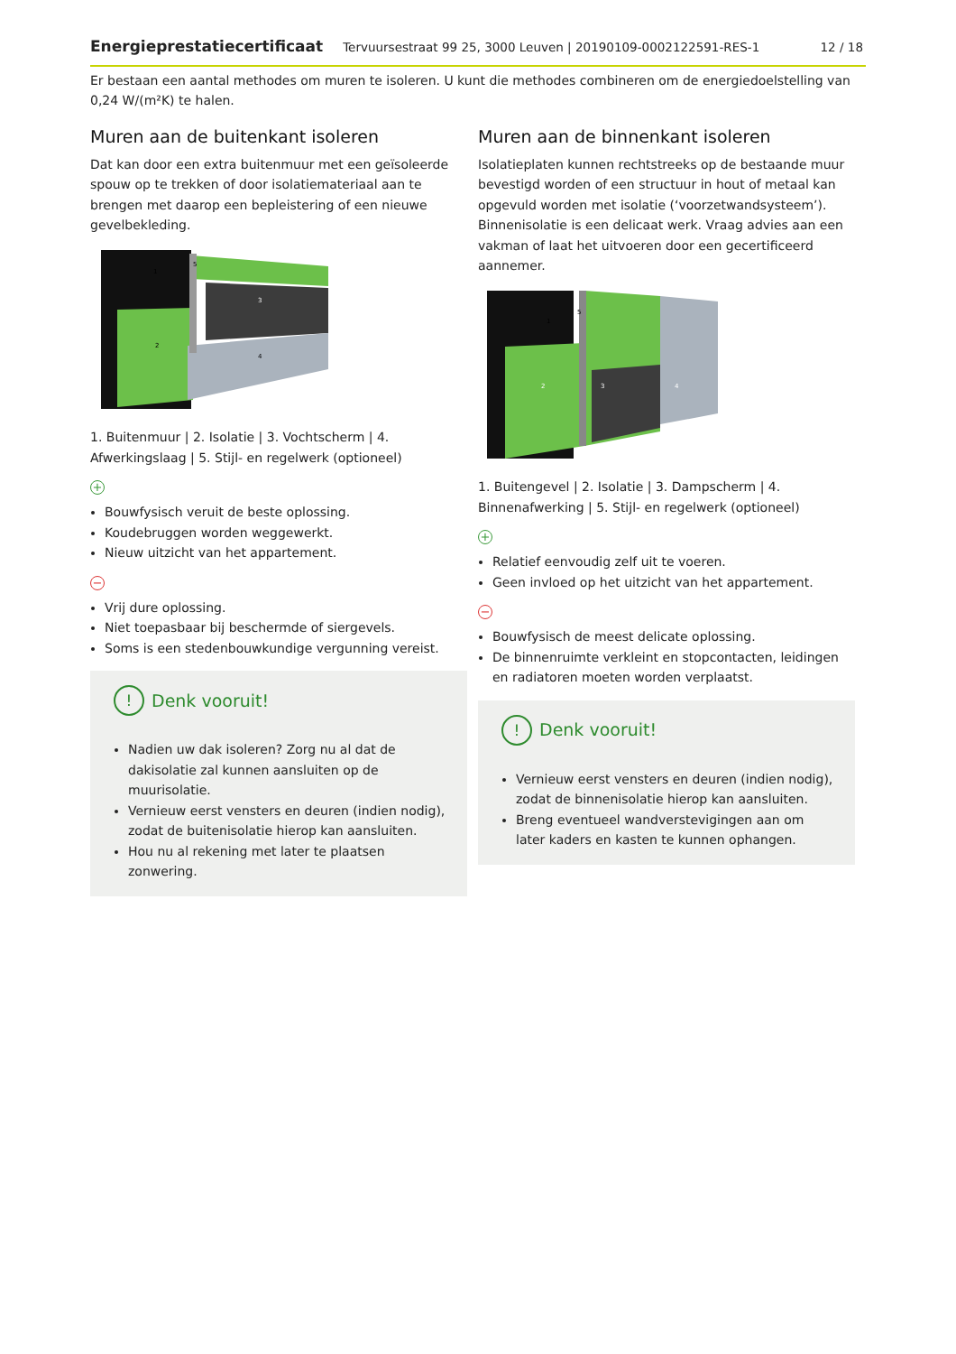Energieprestatiecertificaat Tervuursestraat 99 25, 3000 Leuven | 20190109-0002122591-RES-1 12 / 18
Er bestaan een aantal methodes om muren te isoleren. U kunt die methodes combineren om de energiedoelstelling van 0,24 W/(m²K) te halen.
Muren aan de buitenkant isoleren
Dat kan door een extra buitenmuur met een geïsoleerde spouw op te trekken of door isolatiemateriaal aan te brengen met daarop een bepleistering of een nieuwe gevelbekleding.
1
2
3
4
5
1. Buitenmuur | 2. Isolatie | 3. Vochtscherm | 4. Afwerkingslaag | 5. Stijl- en regelwerk (optioneel)
+
Bouwfysisch veruit de beste oplossing.
Koudebruggen worden weggewerkt.
Nieuw uitzicht van het appartement.
−
Vrij dure oplossing.
Niet toepasbaar bij beschermde of siergevels.
Soms is een stedenbouwkundige vergunning vereist.
! Denk vooruit!
Nadien uw dak isoleren? Zorg nu al dat de dakisolatie zal kunnen aansluiten op de muurisolatie.
Vernieuw eerst vensters en deuren (indien nodig), zodat de buitenisolatie hierop kan aansluiten.
Hou nu al rekening met later te plaatsen zonwering.
Muren aan de binnenkant isoleren
Isolatieplaten kunnen rechtstreeks op de bestaande muur bevestigd worden of een structuur in hout of metaal kan opgevuld worden met isolatie (‘voorzetwandsysteem’). Binnenisolatie is een delicaat werk. Vraag advies aan een vakman of laat het uitvoeren door een gecertificeerd aannemer.
1
2
3
4
5
1. Buitengevel | 2. Isolatie | 3. Dampscherm | 4. Binnenafwerking | 5. Stijl- en regelwerk (optioneel)
+
Relatief eenvoudig zelf uit te voeren.
Geen invloed op het uitzicht van het appartement.
−
Bouwfysisch de meest delicate oplossing.
De binnenruimte verkleint en stopcontacten, leidingen en radiatoren moeten worden verplaatst.
! Denk vooruit!
Vernieuw eerst vensters en deuren (indien nodig), zodat de binnenisolatie hierop kan aansluiten.
Breng eventueel wandverstevigingen aan om later kaders en kasten te kunnen ophangen.